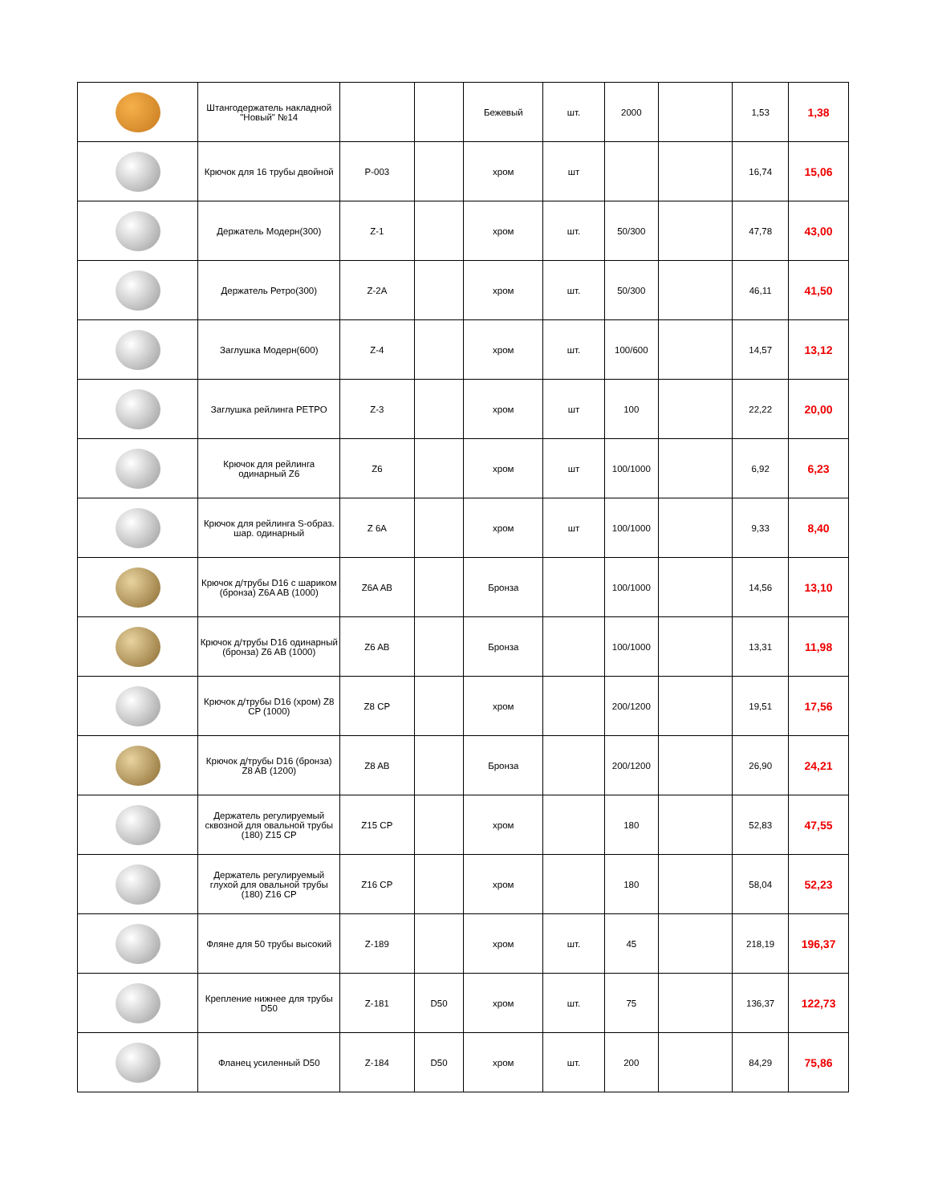| | Штангодержатель накладной "Новый" №14 | | | Бежевый | шт. | 2000 | | 1,53 | 1,38 |
| | Крючок для 16 трубы двойной | P-003 | | хром | шт | | | 16,74 | 15,06 |
| | Держатель Модерн(300) | Z-1 | | хром | шт. | 50/300 | | 47,78 | 43,00 |
| | Держатель Ретро(300) | Z-2A | | хром | шт. | 50/300 | | 46,11 | 41,50 |
| | Заглушка Модерн(600) | Z-4 | | хром | шт. | 100/600 | | 14,57 | 13,12 |
| | Заглушка рейлинга РЕТРО | Z-3 | | хром | шт | 100 | | 22,22 | 20,00 |
| | Крючок для рейлинга одинарный Z6 | Z6 | | хром | шт | 100/1000 | | 6,92 | 6,23 |
| | Крючок для рейлинга S-образ. шар. одинарный | Z 6A | | хром | шт | 100/1000 | | 9,33 | 8,40 |
| | Крючок д/трубы D16 с шариком (бронза) Z6A AB (1000) | Z6A AB | | Бронза | | 100/1000 | | 14,56 | 13,10 |
| | Крючок д/трубы D16 одинарный (бронза) Z6 AB (1000) | Z6 AB | | Бронза | | 100/1000 | | 13,31 | 11,98 |
| | Крючок д/трубы D16 (хром) Z8 CP (1000) | Z8 CP | | хром | | 200/1200 | | 19,51 | 17,56 |
| | Крючок д/трубы D16 (бронза) Z8 AB (1200) | Z8 AB | | Бронза | | 200/1200 | | 26,90 | 24,21 |
| | Держатель регулируемый сквозной для овальной трубы (180) Z15 CP | Z15 CP | | хром | | 180 | | 52,83 | 47,55 |
| | Держатель регулируемый глухой для овальной трубы (180) Z16 CP | Z16 CP | | хром | | 180 | | 58,04 | 52,23 |
| | Фляне для 50 трубы высокий | Z-189 | | хром | шт. | 45 | | 218,19 | 196,37 |
| | Крепление нижнее для трубы D50 | Z-181 | D50 | хром | шт. | 75 | | 136,37 | 122,73 |
| | Фланец усиленный D50 | Z-184 | D50 | хром | шт. | 200 | | 84,29 | 75,86 |